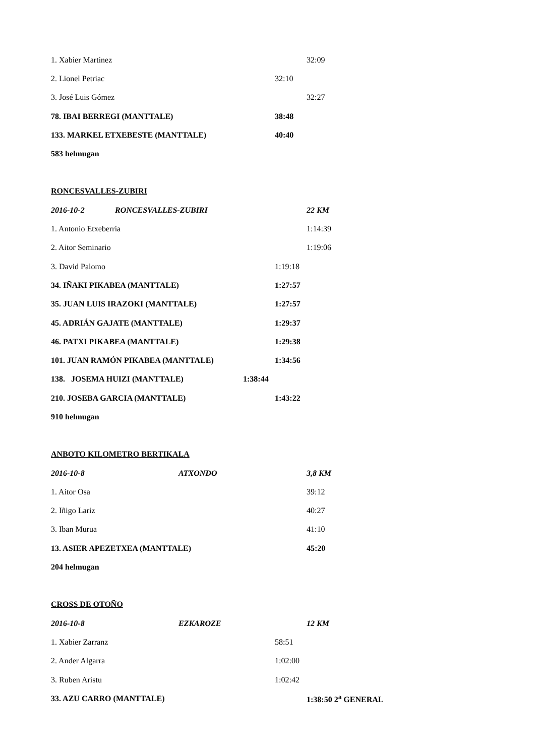1. Xabier Martinez 32:09
2. Lionel Petriac 32:10
3. José Luis Gómez 32:27
78. IBAI BERREGI (MANTTALE) 38:48
133. MARKEL ETXEBESTE (MANTTALE) 40:40
583 helmugan
RONCESVALLES-ZUBIRI
2016-10-2 RONCESVALLES-ZUBIRI 22 KM
1. Antonio Etxeberria 1:14:39
2. Aitor Seminario 1:19:06
3. David Palomo 1:19:18
34. IÑAKI PIKABEA (MANTTALE) 1:27:57
35. JUAN LUIS IRAZOKI (MANTTALE) 1:27:57
45. ADRIÁN GAJATE (MANTTALE) 1:29:37
46. PATXI PIKABEA (MANTTALE) 1:29:38
101. JUAN RAMÓN PIKABEA (MANTTALE) 1:34:56
138. JOSEMA HUIZI (MANTTALE) 1:38:44
210. JOSEBA GARCIA (MANTTALE) 1:43:22
910 helmugan
ANBOTO KILOMETRO BERTIKALA
2016-10-8 ATXONDO 3,8 KM
1. Aitor Osa 39:12
2. Iñigo Lariz 40:27
3. Iban Murua 41:10
13. ASIER APEZETXEA (MANTTALE) 45:20
204 helmugan
CROSS DE OTOÑO
2016-10-8 EZKAROZE 12 KM
1. Xabier Zarranz 58:51
2. Ander Algarra 1:02:00
3. Ruben Aristu 1:02:42
33. AZU CARRO (MANTTALE) 1:38:50 2<sup>a</sup> GENERAL